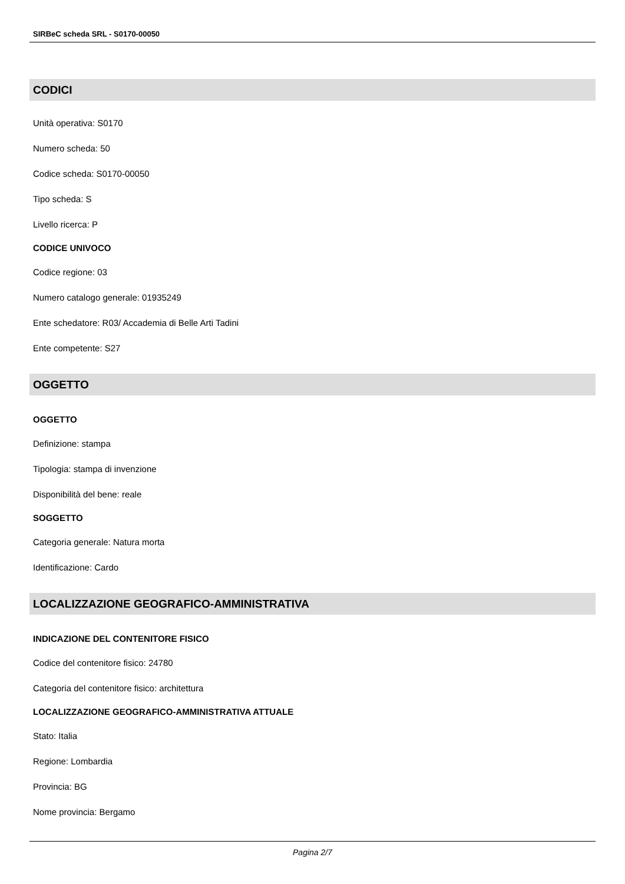SIRBeC scheda SRL - S0170-00050
CODICI
Unità operativa: S0170
Numero scheda: 50
Codice scheda: S0170-00050
Tipo scheda: S
Livello ricerca: P
CODICE UNIVOCO
Codice regione: 03
Numero catalogo generale: 01935249
Ente schedatore: R03/ Accademia di Belle Arti Tadini
Ente competente: S27
OGGETTO
OGGETTO
Definizione: stampa
Tipologia: stampa di invenzione
Disponibilità del bene: reale
SOGGETTO
Categoria generale: Natura morta
Identificazione: Cardo
LOCALIZZAZIONE GEOGRAFICO-AMMINISTRATIVA
INDICAZIONE DEL CONTENITORE FISICO
Codice del contenitore fisico: 24780
Categoria del contenitore fisico: architettura
LOCALIZZAZIONE GEOGRAFICO-AMMINISTRATIVA ATTUALE
Stato: Italia
Regione: Lombardia
Provincia: BG
Nome provincia: Bergamo
Pagina 2/7